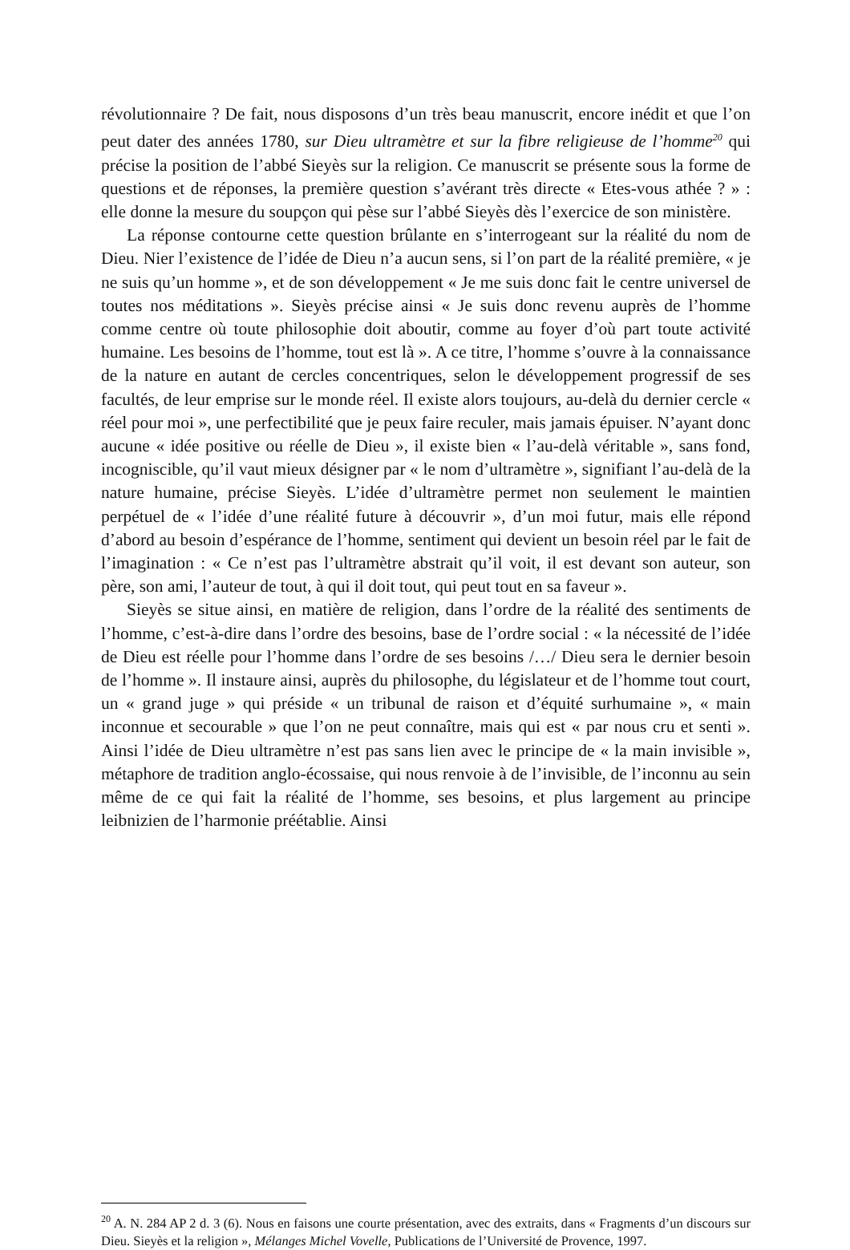révolutionnaire ? De fait, nous disposons d’un très beau manuscrit, encore inédit et que l’on peut dater des années 1780, sur Dieu ultramètre et sur la fibre religieuse de l’homme<sup>20</sup> qui précise la position de l’abbé Sieyès sur la religion. Ce manuscrit se présente sous la forme de questions et de réponses, la première question s’avérant très directe « Etes-vous athée ? » : elle donne la mesure du soupçon qui pèse sur l’abbé Sieyès dès l’exercice de son ministère.
La réponse contourne cette question brûlante en s’interrogeant sur la réalité du nom de Dieu. Nier l’existence de l’idée de Dieu n’a aucun sens, si l’on part de la réalité première, « je ne suis qu’un homme », et de son développement « Je me suis donc fait le centre universel de toutes nos méditations ». Sieyès précise ainsi « Je suis donc revenu auprès de l’homme comme centre où toute philosophie doit aboutir, comme au foyer d’où part toute activité humaine. Les besoins de l’homme, tout est là ». A ce titre, l’homme s’ouvre à la connaissance de la nature en autant de cercles concentriques, selon le développement progressif de ses facultés, de leur emprise sur le monde réel. Il existe alors toujours, au-delà du dernier cercle « réel pour moi », une perfectibilité que je peux faire reculer, mais jamais épuiser. N’ayant donc aucune « idée positive ou réelle de Dieu », il existe bien « l’au-delà véritable », sans fond, incogniscible, qu’il vaut mieux désigner par « le nom d’ultramètre », signifiant l’au-delà de la nature humaine, précise Sieyès. L’idée d’ultramètre permet non seulement le maintien perpétuel de « l’idée d’une réalité future à découvrir », d’un moi futur, mais elle répond d’abord au besoin d’espérance de l’homme, sentiment qui devient un besoin réel par le fait de l’imagination : « Ce n’est pas l’ultramètre abstrait qu’il voit, il est devant son auteur, son père, son ami, l’auteur de tout, à qui il doit tout, qui peut tout en sa faveur ».
Sieyès se situe ainsi, en matière de religion, dans l’ordre de la réalité des sentiments de l’homme, c’est-à-dire dans l’ordre des besoins, base de l’ordre social : « la nécessité de l’idée de Dieu est réelle pour l’homme dans l’ordre de ses besoins /…/ Dieu sera le dernier besoin de l’homme ». Il instaure ainsi, auprès du philosophe, du législateur et de l’homme tout court, un « grand juge » qui préside « un tribunal de raison et d’équité surhumaine », « main inconnue et secourable » que l’on ne peut connaître, mais qui est « par nous cru et senti ». Ainsi l’idée de Dieu ultramètre n’est pas sans lien avec le principe de « la main invisible », métaphore de tradition anglo-écossaise, qui nous renvoie à de l’invisible, de l’inconnu au sein même de ce qui fait la réalité de l’homme, ses besoins, et plus largement au principe leibnizien de l’harmonie préétablie. Ainsi
<sup>20</sup> A. N. 284 AP 2 d. 3 (6). Nous en faisons une courte présentation, avec des extraits, dans « Fragments d’un discours sur Dieu. Sieyès et la religion », Mélanges Michel Vovelle, Publications de l’Université de Provence, 1997.